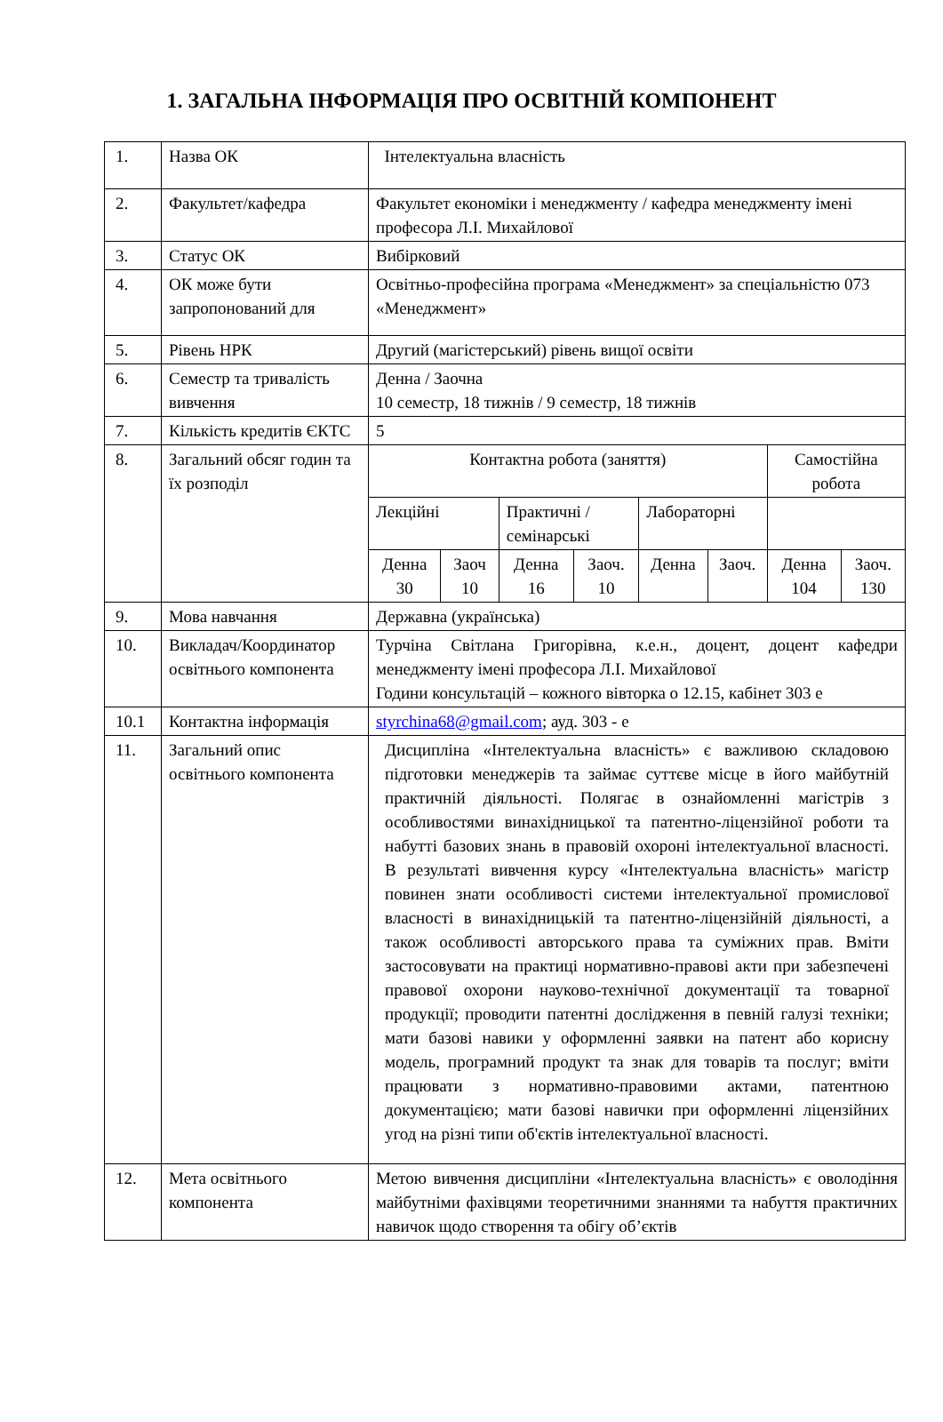1. ЗАГАЛЬНА ІНФОРМАЦІЯ ПРО ОСВІТНІЙ КОМПОНЕНТ
| 1. | Назва ОК | Інтелектуальна власність | | | | | | | |
| 2. | Факультет/кафедра | Факультет економіки і менеджменту / кафедра менеджменту імені професора Л.І. Михайлової | | | | | | | |
| 3. | Статус ОК | Вибірковий | | | | | | | |
| 4. | ОК може бути запропонований для | Освітньо-професійна програма «Менеджмент» за спеціальністю 073 «Менеджмент» | | | | | | | |
| 5. | Рівень НРК | Другий (магістерський) рівень вищої освіти | | | | | | | |
| 6. | Семестр та тривалість вивчення | Денна / Заочна 10 семестр, 18 тижнів / 9 семестр, 18 тижнів | | | | | | | |
| 7. | Кількість кредитів ЄКТС | 5 | | | | | | | |
| 8. | Загальний обсяг годин та їх розподіл | Контактна робота (заняття) | | | | | | Самостійна робота | |
| | | Лекційні | | Практичні /семінарські | | Лабораторні | | | |
| | | Денна 30 | Заоч 10 | Денна 16 | Заоч. 10 | Денна | Заоч. | Денна 104 | Заоч. 130 |
| 9. | Мова навчання | Державна (українська) | | | | | | | |
| 10. | Викладач/Координатор освітнього компонента | Турчіна Світлана Григорівна, к.е.н., доцент, доцент кафедри менеджменту імені професора Л.І. Михайлової Години консультацій – кожного вівторка о 12.15, кабінет 303 е | | | | | | | |
| 10.1 | Контактна інформація | styrchina68@gmail.com ; ауд. 303 - е | | | | | | | |
| 11. | Загальний опис освітнього компонента | Дисципліна «Інтелектуальна власність» є важливою складовою підготовки менеджерів та займає суттєве місце в його майбутній практичній діяльності. Полягає в ознайомленні магістрів з особливостями винахідницької та патентно-ліцензійної роботи та набутті базових знань в правовій охороні інтелектуальної власності. В результаті вивчення курсу «Інтелектуальна власність» магістр повинен знати особливості системи інтелектуальної промислової власності в винахідницькій та патентно-ліцензійній діяльності, а також особливості авторського права та суміжних прав. Вміти застосовувати на практиці нормативно-правові акти при забезпечені правової охорони науково-технічної документації та товарної продукції; проводити патентні дослідження в певній галузі техніки; мати базові навики у оформленні заявки на патент або корисну модель, програмний продукт та знак для товарів та послуг; вміти працювати з нормативно-правовими актами, патентною документацією; мати базові навички при оформленні ліцензійних угод на різні типи об'єктів інтелектуальної власності. | | | | | | | |
| 12. | Мета освітнього компонента | Метою вивчення дисципліни «Інтелектуальна власність» є оволодіння майбутніми фахівцями теоретичними знаннями та набуття практичних навичок щодо створення та обігу об’єктів | | | | | | | |